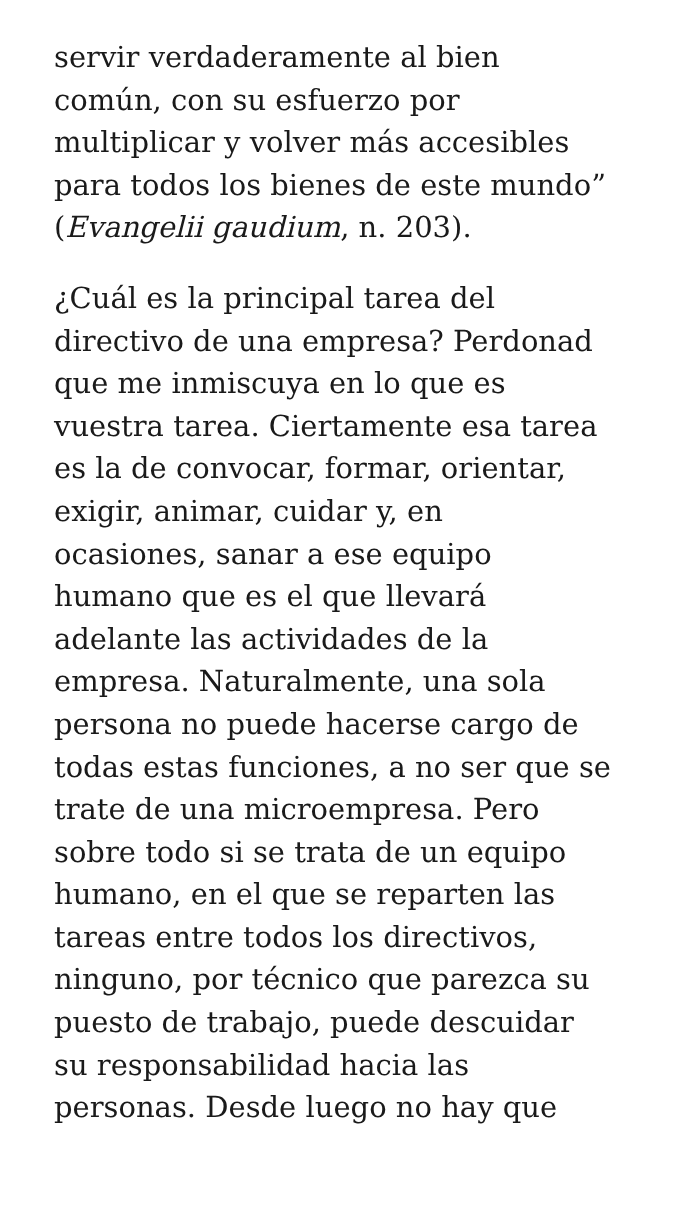servir verdaderamente al bien
común, con su esfuerzo por
multiplicar y volver más accesibles
para todos los bienes de este mundo”
(Evangelii gaudium, n. 203).
¿Cuál es la principal tarea del
directivo de una empresa? Perdonad
que me inmiscuya en lo que es
vuestra tarea. Ciertamente esa tarea
es la de convocar, formar, orientar,
exigir, animar, cuidar y, en
ocasiones, sanar a ese equipo
humano que es el que llevará
adelante las actividades de la
empresa. Naturalmente, una sola
persona no puede hacerse cargo de
todas estas funciones, a no ser que se
trate de una microempresa. Pero
sobre todo si se trata de un equipo
humano, en el que se reparten las
tareas entre todos los directivos,
ninguno, por técnico que parezca su
puesto de trabajo, puede descuidar
su responsabilidad hacia las
personas. Desde luego no hay que